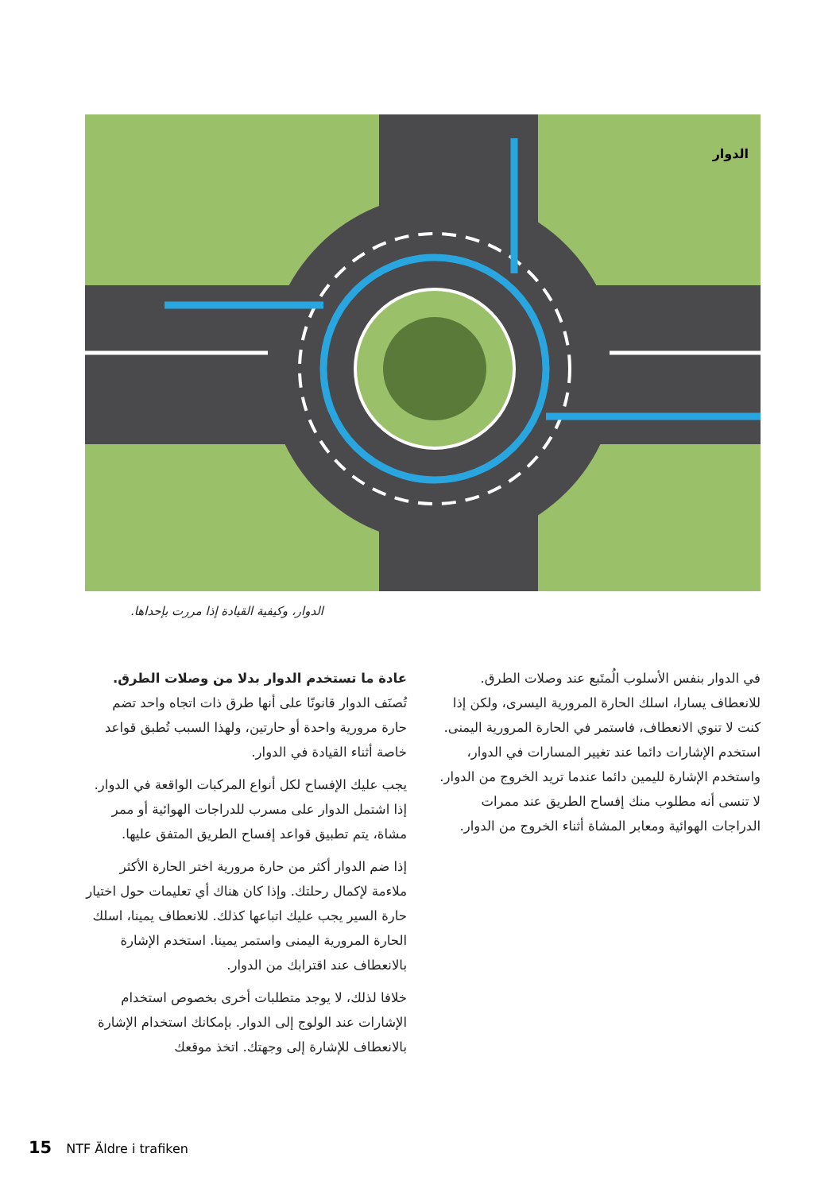الدوار
الدوار، وكيفية القيادة إذا مررت بإحداها.
عادة ما تستخدم الدوار بدلا من وصلات الطرق. تُصنَف الدوار قانونًا على أنها طرق ذات اتجاه واحد تضم حارة مرورية واحدة أو حارتين، ولهذا السبب تُطبق قواعد خاصة أثناء القيادة في الدوار.
يجب عليك الإفساح لكل أنواع المركبات الواقعة في الدوار. إذا اشتمل الدوار على مسرب للدراجات الهوائية أو ممر مشاة، يتم تطبيق قواعد إفساح الطريق المتفق عليها.
إذا ضم الدوار أكثر من حارة مرورية اختر الحارة الأكثر ملاءمة لإكمال رحلتك. وإذا كان هناك أي تعليمات حول اختيار حارة السير يجب عليك اتباعها كذلك. للانعطاف يمينا، اسلك الحارة المرورية اليمنى واستمر يمينا. استخدم الإشارة بالانعطاف عند اقترابك من الدوار.
خلافا لذلك، لا يوجد متطلبات أخرى بخصوص استخدام الإشارات عند الولوج إلى الدوار. بإمكانك استخدام الإشارة بالانعطاف للإشارة إلى وجهتك. اتخذ موقعك
في الدوار بنفس الأسلوب الُمتَبع عند وصلات الطرق. للانعطاف يسارا، اسلك الحارة المرورية اليسرى، ولكن إذا كنت لا تنوي الانعطاف، فاستمر في الحارة المرورية اليمنى. استخدم الإشارات دائما عند تغيير المسارات في الدوار، واستخدم الإشارة لليمين دائما عندما تريد الخروج من الدوار. لا تنسى أنه مطلوب منك إفساح الطريق عند ممرات الدراجات الهوائية ومعابر المشاة أثناء الخروج من الدوار.
15 NTF Äldre i trafiken